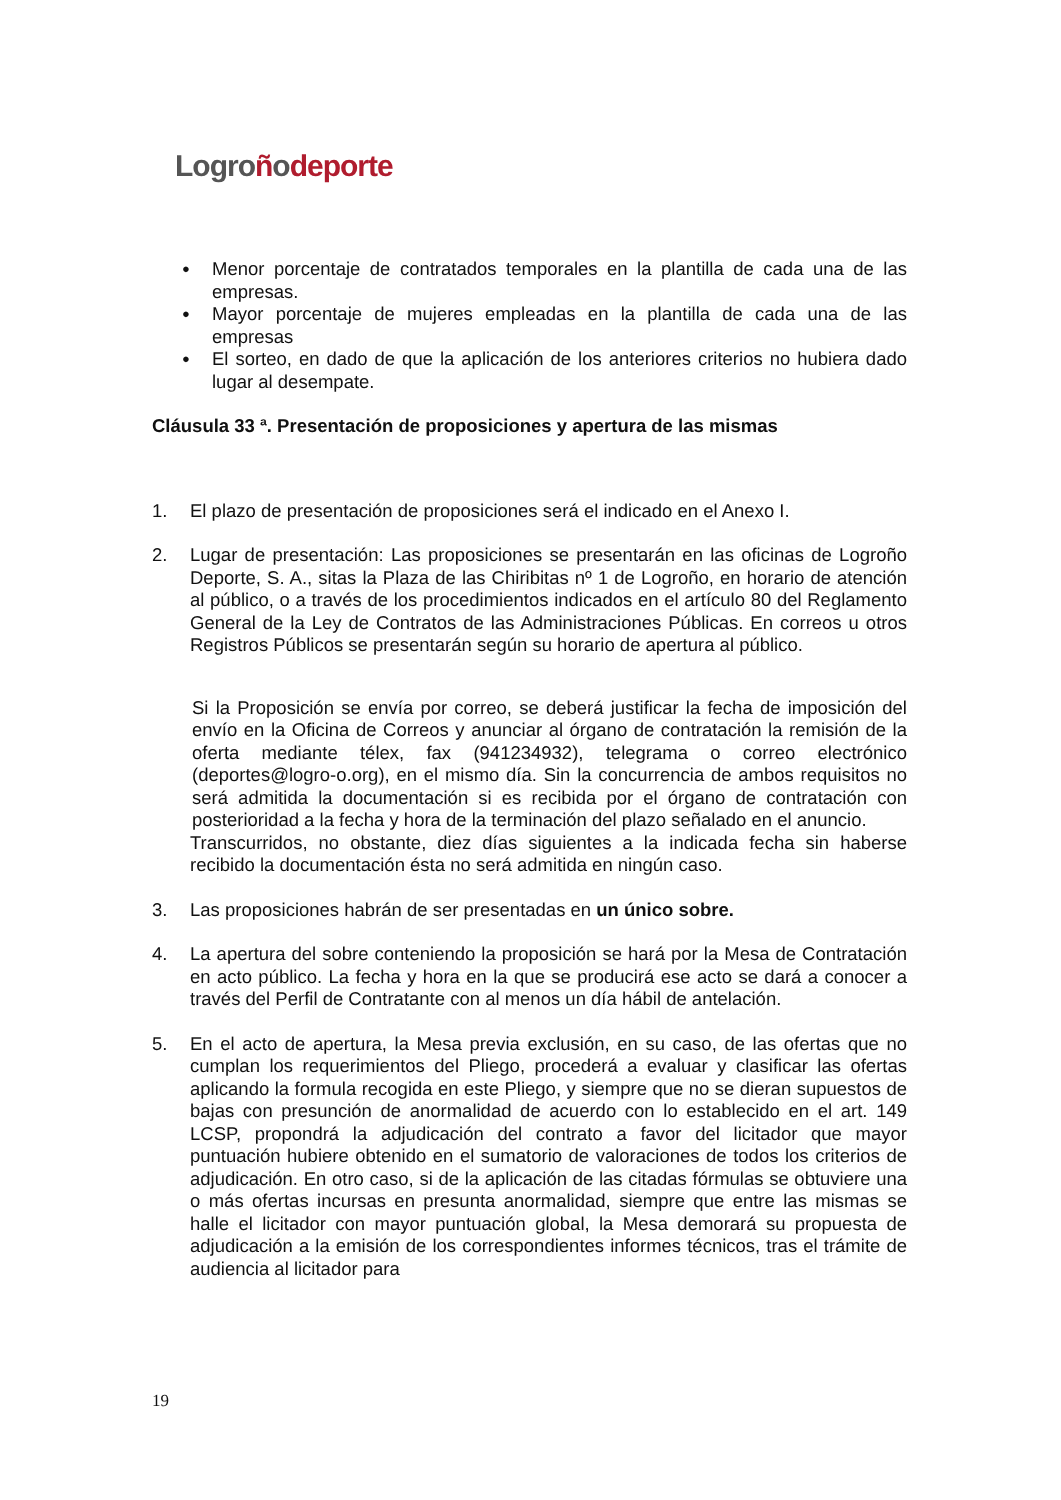Logroñodeporte
●
Menor porcentaje de contratados temporales en la plantilla de cada una de las empresas.
●
Mayor porcentaje de mujeres empleadas en la plantilla de cada una de las empresas
●
El sorteo, en dado de que la aplicación de los anteriores criterios no hubiera dado lugar al desempate.
Cláusula 33 ª. Presentación de proposiciones y apertura de las mismas
1. El plazo de presentación de proposiciones será el indicado en el Anexo I.
2. Lugar de presentación: Las proposiciones se presentarán en las oficinas de Logroño Deporte, S. A., sitas la Plaza de las Chiribitas nº 1 de Logroño, en horario de atención al público, o a través de los procedimientos indicados en el artículo 80 del Reglamento General de la Ley de Contratos de las Administraciones Públicas. En correos u otros Registros Públicos se presentarán según su horario de apertura al público.
Si la Proposición se envía por correo, se deberá justificar la fecha de imposición del envío en la Oficina de Correos y anunciar al órgano de contratación la remisión de la oferta mediante télex, fax (941234932), telegrama o correo electrónico (deportes@logro-o.org), en el mismo día. Sin la concurrencia de ambos requisitos no será admitida la documentación si es recibida por el órgano de contratación con posterioridad a la fecha y hora de la terminación del plazo señalado en el anuncio.
Transcurridos, no obstante, diez días siguientes a la indicada fecha sin haberse recibido la documentación ésta no será admitida en ningún caso.
3. Las proposiciones habrán de ser presentadas en un único sobre.
4. La apertura del sobre conteniendo la proposición se hará por la Mesa de Contratación en acto público. La fecha y hora en la que se producirá ese acto se dará a conocer a través del Perfil de Contratante con al menos un día hábil de antelación.
5. En el acto de apertura, la Mesa previa exclusión, en su caso, de las ofertas que no cumplan los requerimientos del Pliego, procederá a evaluar y clasificar las ofertas aplicando la formula recogida en este Pliego, y siempre que no se dieran supuestos de bajas con presunción de anormalidad de acuerdo con lo establecido en el art. 149 LCSP, propondrá la adjudicación del contrato a favor del licitador que mayor puntuación hubiere obtenido en el sumatorio de valoraciones de todos los criterios de adjudicación. En otro caso, si de la aplicación de las citadas fórmulas se obtuviere una o más ofertas incursas en presunta anormalidad, siempre que entre las mismas se halle el licitador con mayor puntuación global, la Mesa demorará su propuesta de adjudicación a la emisión de los correspondientes informes técnicos, tras el trámite de audiencia al licitador para
19